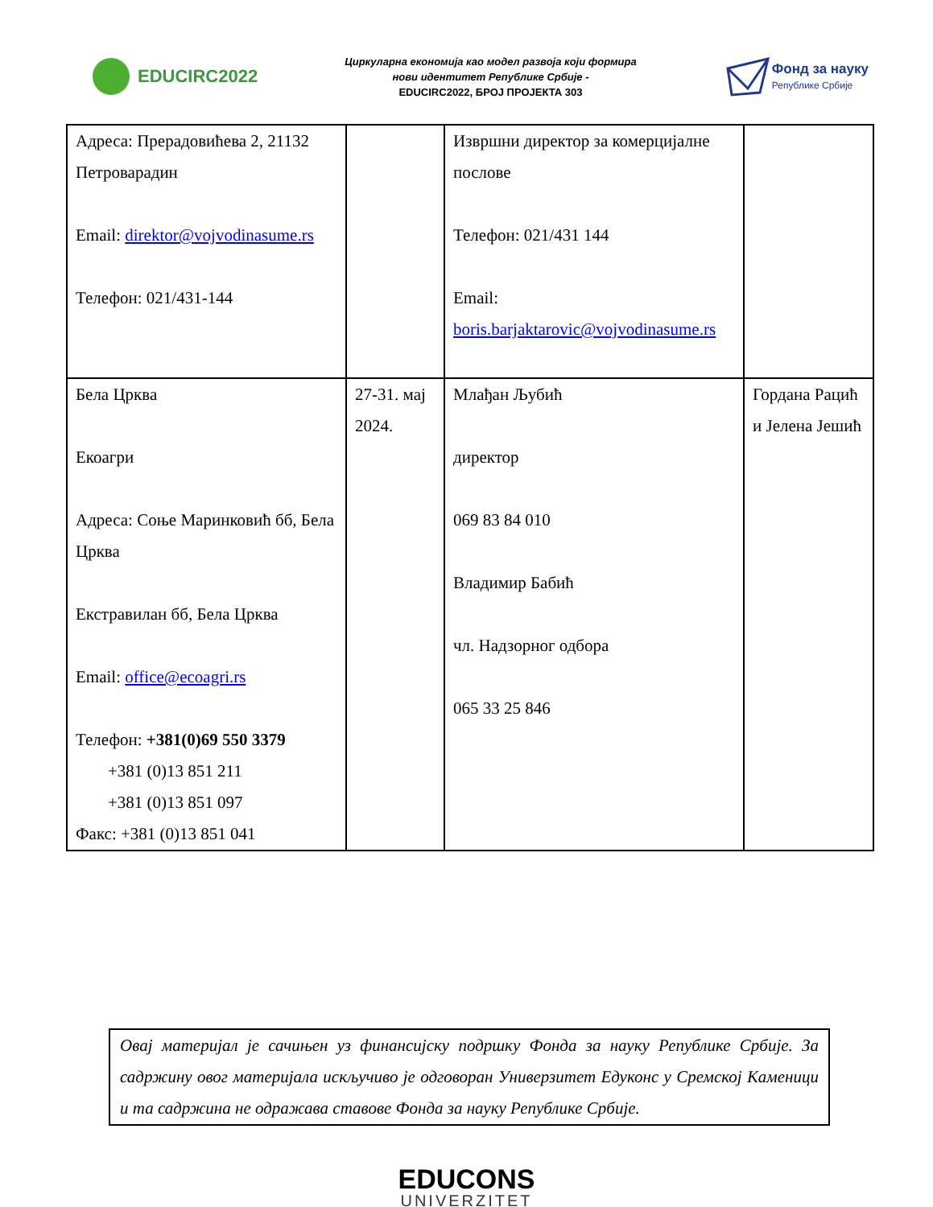EDUCIRC2022
Циркуларна економија као модел развоја који формира
нови идентитет Републике Србије -
EDUCIRC2022, БРОЈ ПРОЈЕКТА 303
Фонд за науку
Републике Србије
| Адреса: Прерадовићева 2, 21132 Петроварадин Email: direktor@vojvodinasume.rs Телефон: 021/431-144 | | Извршни директор за комерцијалне послове Телефон: 021/431 144 Email: boris.barjaktarovic@vojvodinasume.rs | |
| Бела Црква Екоагри Адреса: Соње Маринковић бб, Бела Црква Екстравилан бб, Бела Црква Email: office@ecoagri.rs Телефон: +381(0)69 550 3379 +381 (0)13 851 211 +381 (0)13 851 097 Факс: +381 (0)13 851 041 | 27-31. мај 2024. | Млађан Љубић директор 069 83 84 010 Владимир Бабић чл. Надзорног одбора 065 33 25 846 | Гордана Рацић и Јелена Јешић |
Овај материјал је сачињен уз финансијску подршку Фонда за науку Републике Србије. За садржину овог материјала искључиво је одговоран Универзитет Едуконс у Сремској Каменици и та садржина не одражава ставове Фонда за науку Републике Србије.
EDUCONS
UNIVERZITET